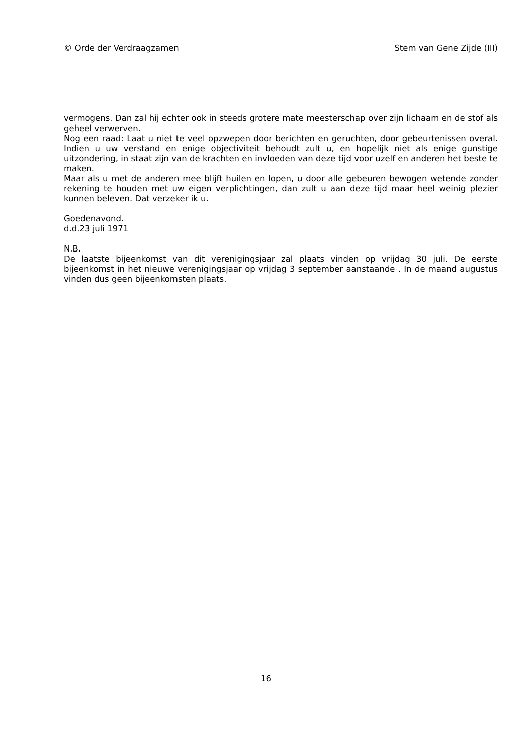© Orde der Verdraagzamen Stem van Gene Zijde (III)
vermogens. Dan zal hij echter ook in steeds grotere mate meesterschap over zijn lichaam en de stof als geheel verwerven.
Nog een raad: Laat u niet te veel opzwepen door berichten en geruchten, door gebeurtenissen overal. Indien u uw verstand en enige objectiviteit behoudt zult u, en hopelijk niet als enige gunstige uitzondering, in staat zijn van de krachten en invloeden van deze tijd voor uzelf en anderen het beste te maken.
Maar als u met de anderen mee blijft huilen en lopen, u door alle gebeuren bewogen wetende zonder rekening te houden met uw eigen verplichtingen, dan zult u aan deze tijd maar heel weinig plezier kunnen beleven. Dat verzeker ik u.
Goedenavond.
d.d.23 juli 1971
N.B.
De laatste bijeenkomst van dit verenigingsjaar zal plaats vinden op vrijdag 30 juli. De eerste bijeenkomst in het nieuwe verenigingsjaar op vrijdag 3 september aanstaande . In de maand augustus vinden dus geen bijeenkomsten plaats.
16